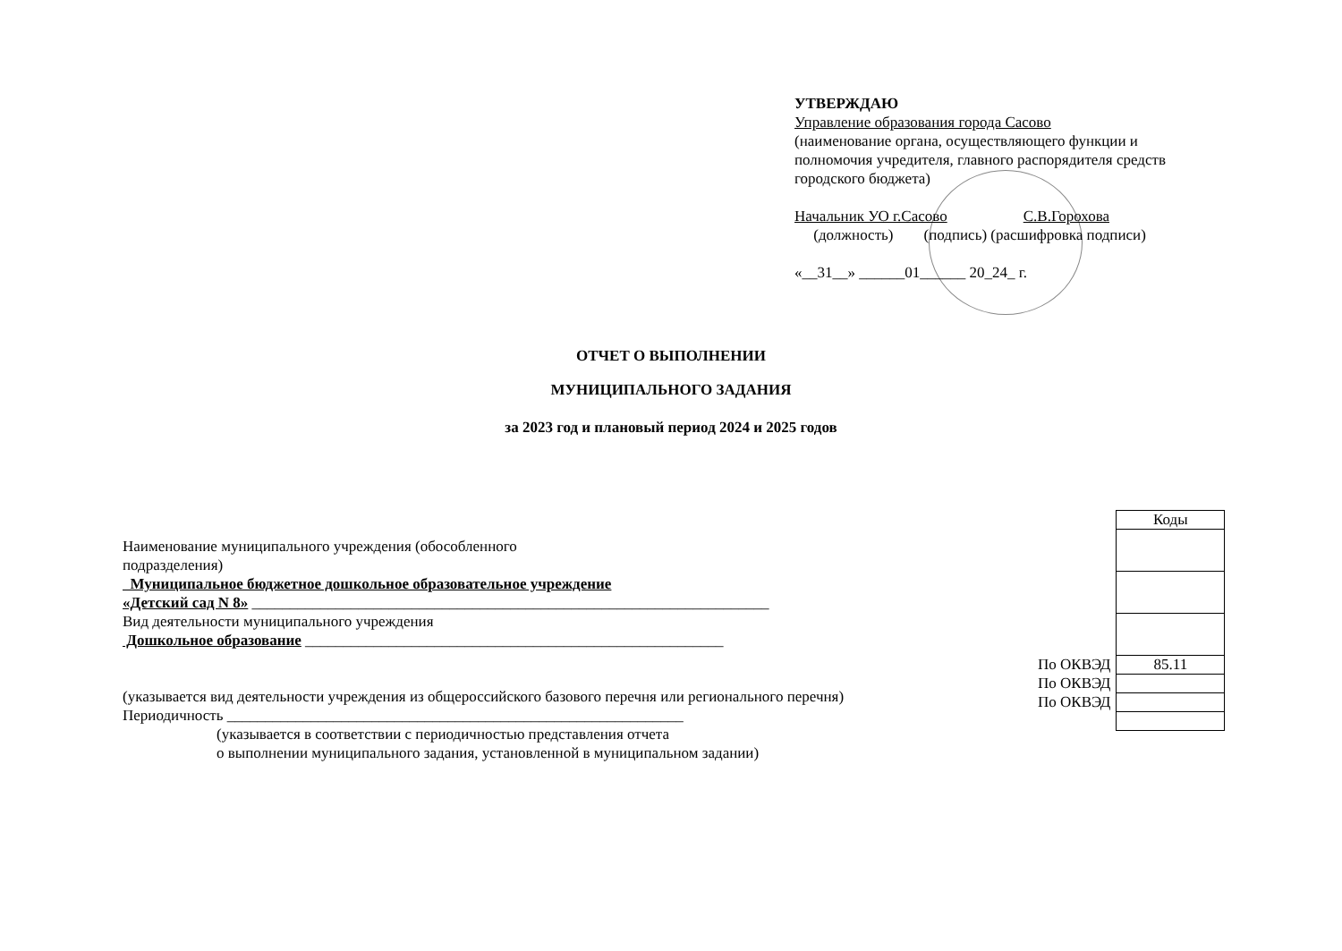УТВЕРЖДАЮ
Управление образования города Сасово
(наименование органа, осуществляющего функции и полномочия учредителя, главного распорядителя средств городского бюджета)
Начальник УО г.Сасово С.В.Горохова
(должность) (подпись) (расшифровка подписи)
«__31__» ______01______ 20_24_ г.
ОТЧЕТ О ВЫПОЛНЕНИИ
МУНИЦИПАЛЬНОГО ЗАДАНИЯ
за 2023 год и плановый период 2024 и 2025 годов
Наименование муниципального учреждения (обособленного
подразделения)
Муниципальное бюджетное дошкольное образовательное учреждение
«Детский сад N 8» ____________________________________________________________________
Вид деятельности муниципального учреждения
Дошкольное образование _______________________________________________________
(указывается вид деятельности учреждения из общероссийского базового перечня или регионального перечня)
Периодичность ____________________________________________________________
(указывается в соответствии с периодичностью представления отчета
о выполнении муниципального задания, установленной в муниципальном задании)
| | Коды |
| По ОКВЭД | 85.11 |
| По ОКВЭД | |
| По ОКВЭД | |